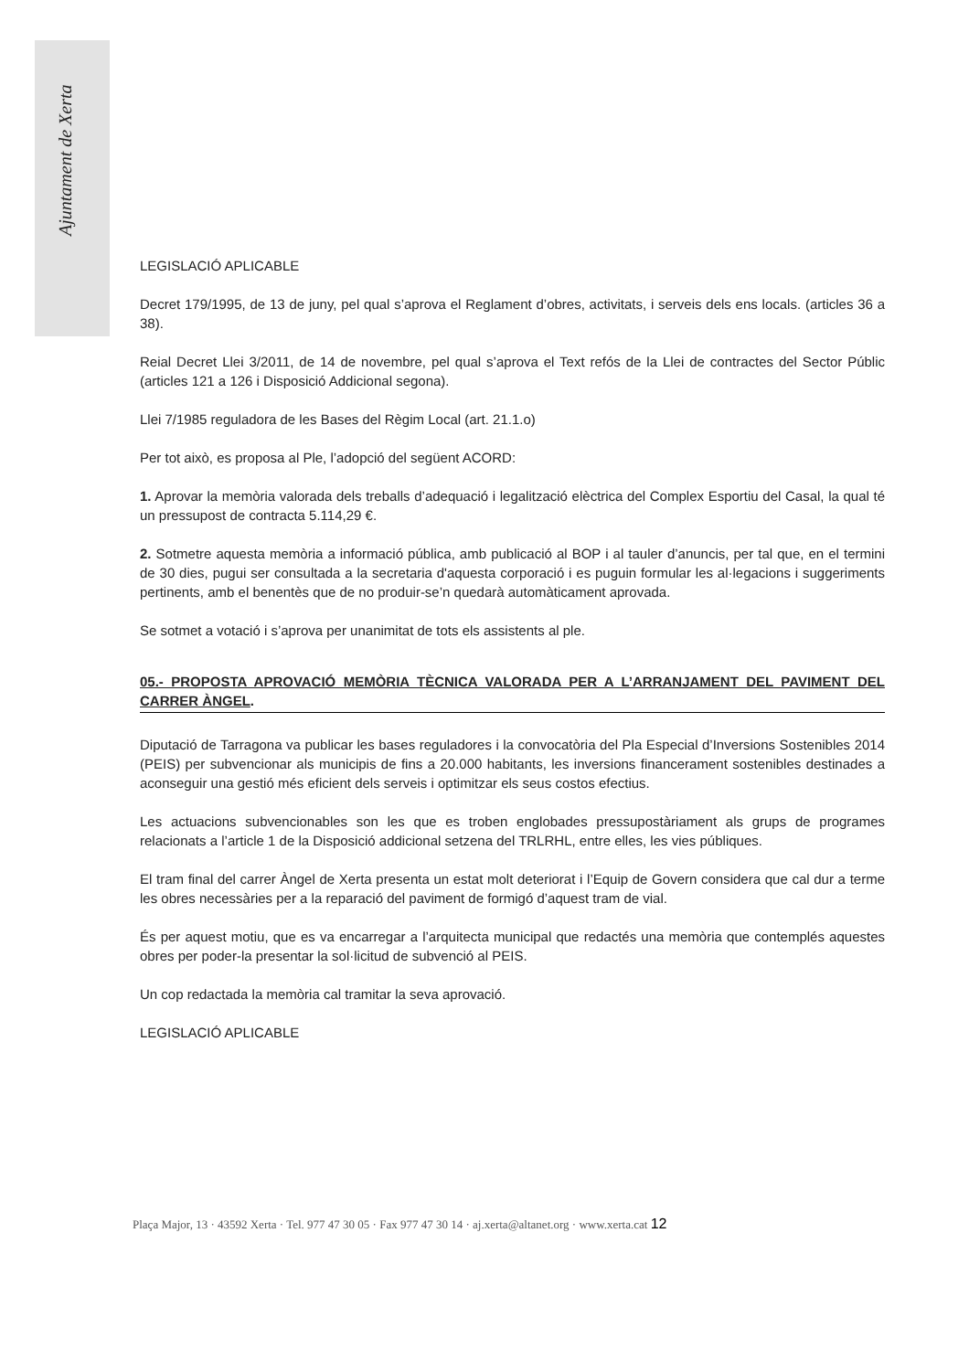Ajuntament de Xerta
LEGISLACIÓ APLICABLE
Decret 179/1995, de 13 de juny, pel qual s’aprova el Reglament d’obres, activitats, i serveis dels ens locals. (articles 36 a 38).
Reial Decret Llei 3/2011, de 14 de novembre, pel qual s’aprova el Text refós de la Llei de contractes del Sector Públic (articles 121 a 126 i Disposició Addicional segona).
Llei 7/1985 reguladora de les Bases del Règim Local (art. 21.1.o)
Per tot això, es proposa al Ple, l’adopció del següent ACORD:
1. Aprovar la memòria valorada dels treballs d’adequació i legalització elèctrica del Complex Esportiu del Casal, la qual té un pressupost de contracta 5.114,29 €.
2. Sotmetre aquesta memòria a informació pública, amb publicació al BOP i al tauler d’anuncis, per tal que, en el termini de 30 dies, pugui ser consultada a la secretaria d'aquesta corporació i es puguin formular les al·legacions i suggeriments pertinents, amb el benentès que de no produir-se’n quedarà automàticament aprovada.
Se sotmet a votació i s’aprova per unanimitat de tots els assistents al ple.
05.- PROPOSTA APROVACIÓ MEMÒRIA TÈCNICA VALORADA PER A L’ARRANJAMENT DEL PAVIMENT DEL CARRER ÀNGEL.
Diputació de Tarragona va publicar les bases reguladores i la convocatòria del Pla Especial d’Inversions Sostenibles 2014 (PEIS) per subvencionar als municipis de fins a 20.000 habitants, les inversions financerament sostenibles destinades a aconseguir una gestió més eficient dels serveis i optimitzar els seus costos efectius.
Les actuacions subvencionables son les que es troben englobades pressupostàriament als grups de programes relacionats a l’article 1 de la Disposició addicional setzena del TRLRHL, entre elles, les vies públiques.
El tram final del carrer Àngel de Xerta presenta un estat molt deteriorat i l’Equip de Govern considera que cal dur a terme les obres necessàries per a la reparació del paviment de formigó d’aquest tram de vial.
És per aquest motiu, que es va encarregar a l’arquitecta municipal que redactés una memòria que contemplés aquestes obres per poder-la presentar la sol·licitud de subvenció al PEIS.
Un cop redactada la memòria cal tramitar la seva aprovació.
LEGISLACIÓ APLICABLE
Plaça Major, 13 · 43592 Xerta · Tel. 977 47 30 05 · Fax 977 47 30 14 · aj.xerta@altanet.org · www.xerta.cat 12